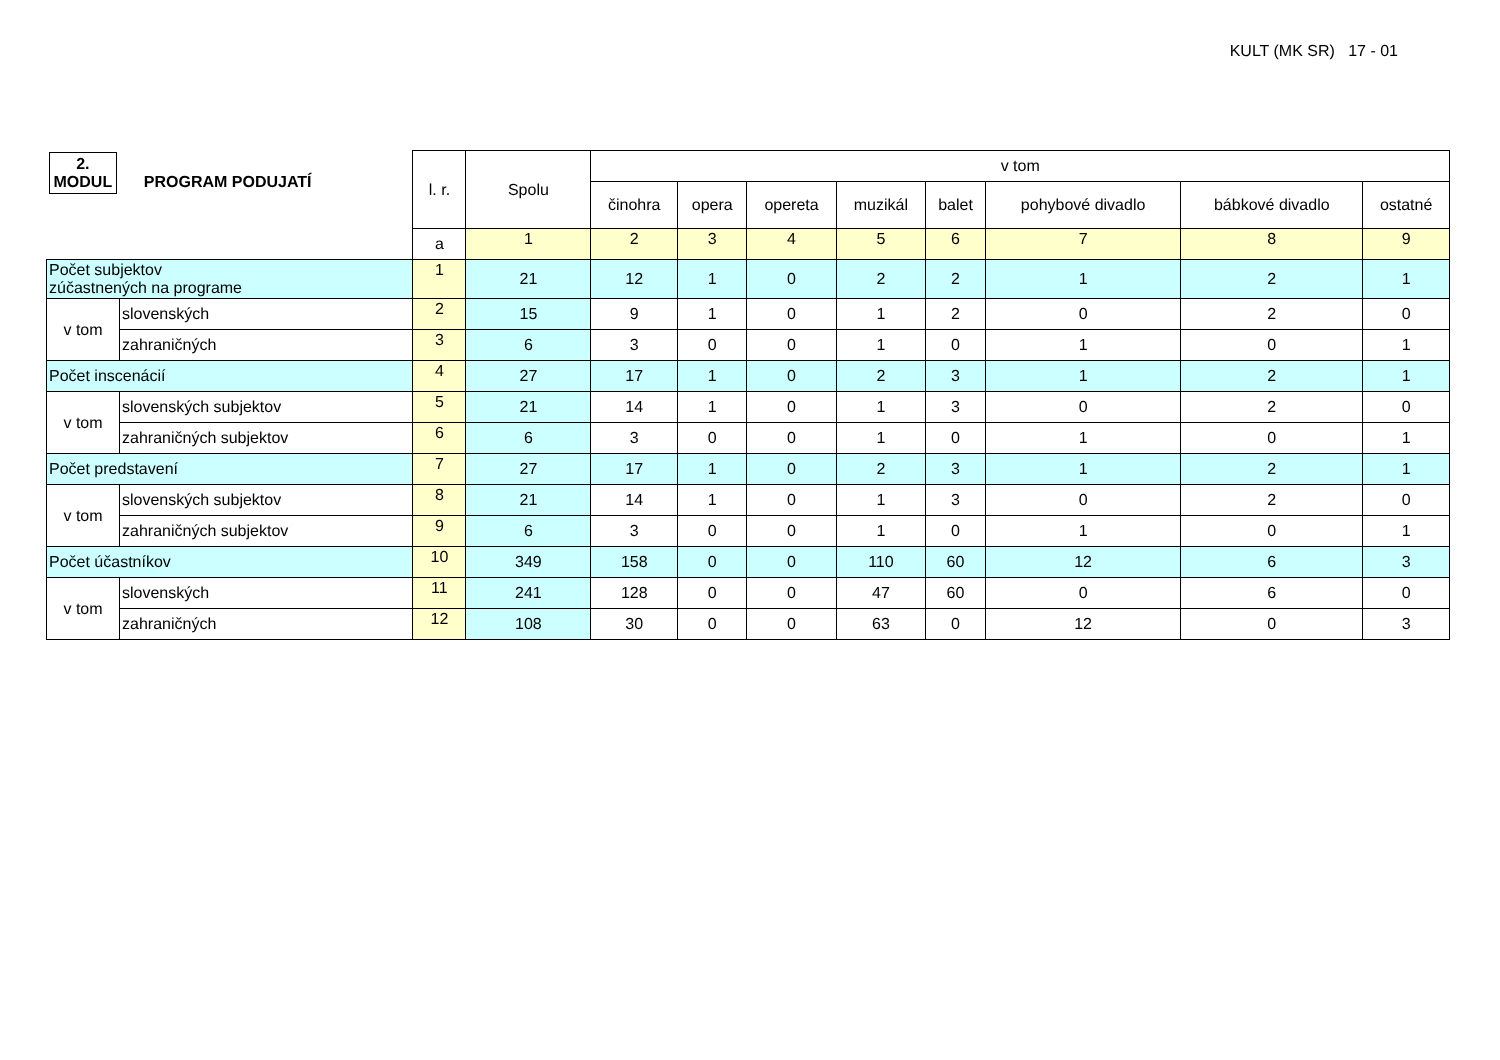KULT (MK SR) 17 - 01
| 2. MODUL PROGRAM PODUJATÍ | | l. r. | Spolu | v tom | | | | | | | |
| --- | --- | --- | --- | --- | --- | --- | --- | --- | --- | --- | --- |
| | | | | činohra | opera | opereta | muzikál | balet | pohybové divadlo | bábkové divadlo | ostatné |
| | | a | 1 | 2 | 3 | 4 | 5 | 6 | 7 | 8 | 9 |
| Počet subjektov zúčastnených na programe | | 1 | 21 | 12 | 1 | 0 | 2 | 2 | 1 | 2 | 1 |
| v tom | slovenských | 2 | 15 | 9 | 1 | 0 | 1 | 2 | 0 | 2 | 0 |
| | zahraničných | 3 | 6 | 3 | 0 | 0 | 1 | 0 | 1 | 0 | 1 |
| Počet inscenácií | | 4 | 27 | 17 | 1 | 0 | 2 | 3 | 1 | 2 | 1 |
| v tom | slovenských subjektov | 5 | 21 | 14 | 1 | 0 | 1 | 3 | 0 | 2 | 0 |
| | zahraničných subjektov | 6 | 6 | 3 | 0 | 0 | 1 | 0 | 1 | 0 | 1 |
| Počet predstavení | | 7 | 27 | 17 | 1 | 0 | 2 | 3 | 1 | 2 | 1 |
| v tom | slovenských subjektov | 8 | 21 | 14 | 1 | 0 | 1 | 3 | 0 | 2 | 0 |
| | zahraničných subjektov | 9 | 6 | 3 | 0 | 0 | 1 | 0 | 1 | 0 | 1 |
| Počet účastníkov | | 10 | 349 | 158 | 0 | 0 | 110 | 60 | 12 | 6 | 3 |
| v tom | slovenských | 11 | 241 | 128 | 0 | 0 | 47 | 60 | 0 | 6 | 0 |
| | zahraničných | 12 | 108 | 30 | 0 | 0 | 63 | 0 | 12 | 0 | 3 |